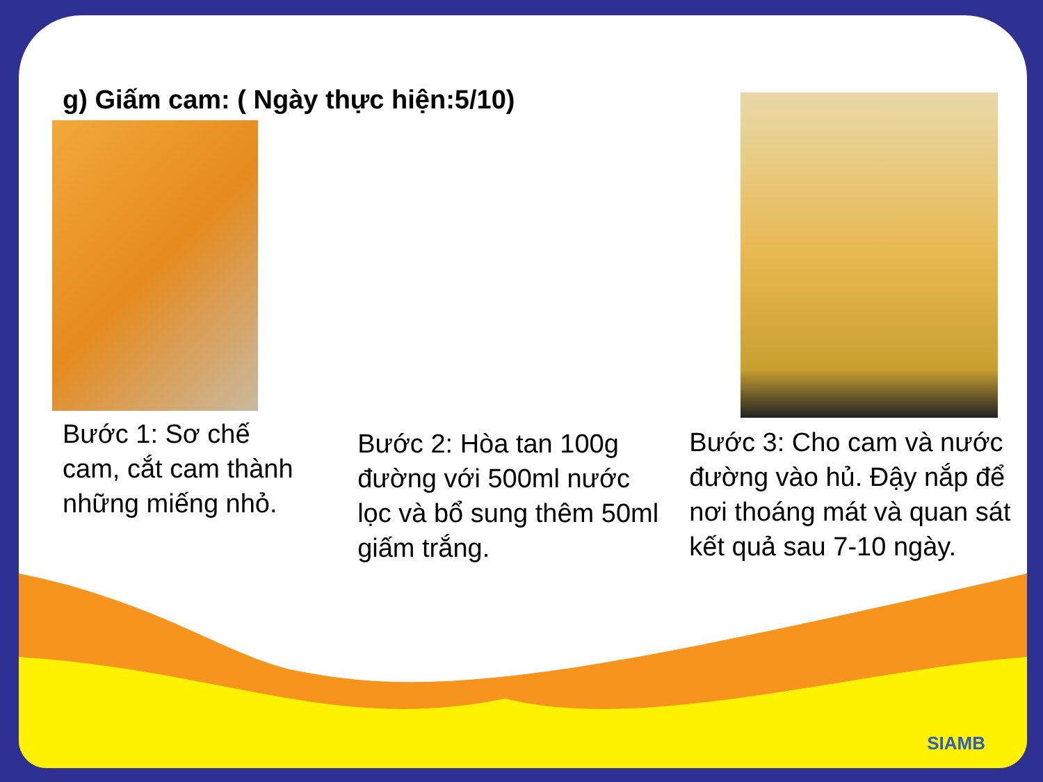g) Giấm cam: ( Ngày thực hiện:5/10)
Bước 1: Sơ chế cam, cắt cam thành những miếng nhỏ.
Bước 2: Hòa tan 100g đường với 500ml nước lọc và bổ sung thêm 50ml giấm trắng.
Bước 3: Cho cam và nước đường vào hủ. Đậy nắp để nơi thoáng mát và quan sát kết quả sau 7-10 ngày.
SIAMB